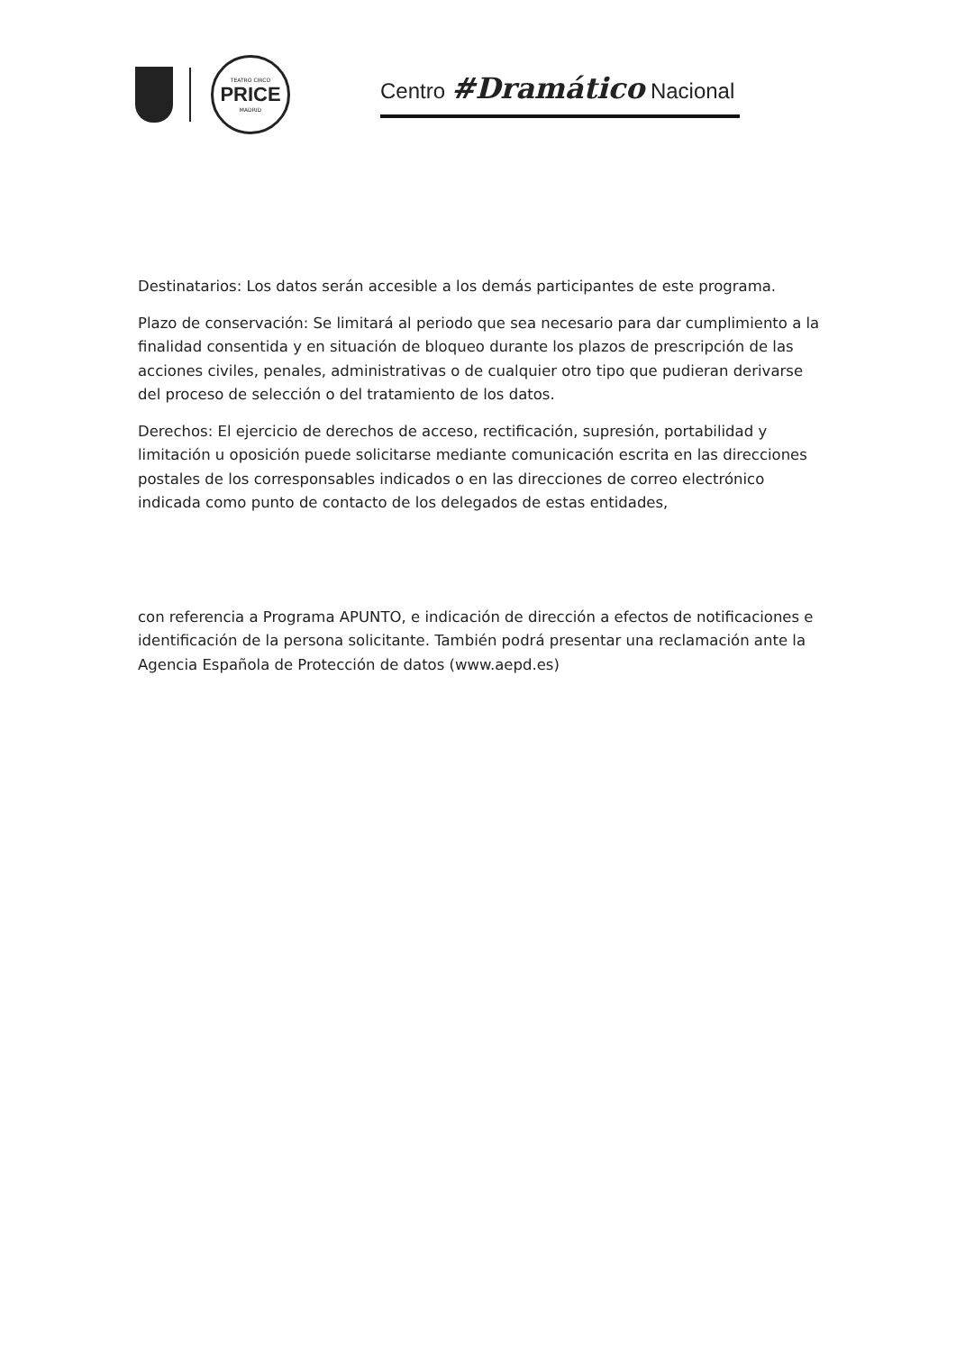TEATRO CIRCO
PRICE
MADRID
Centro #Dramático Nacional
Destinatarios: Los datos serán accesible a los demás participantes de este programa.
Plazo de conservación: Se limitará al periodo que sea necesario para dar cumplimiento a la finalidad consentida y en situación de bloqueo durante los plazos de prescripción de las acciones civiles, penales, administrativas o de cualquier otro tipo que pudieran derivarse del proceso de selección o del tratamiento de los datos.
Derechos: El ejercicio de derechos de acceso, rectificación, supresión, portabilidad y limitación u oposición puede solicitarse mediante comunicación escrita en las direcciones postales de los corresponsables indicados o en las direcciones de correo electrónico indicada como punto de contacto de los delegados de estas entidades,
con referencia a Programa APUNTO, e indicación de dirección a efectos de notificaciones e identificación de la persona solicitante. También podrá presentar una reclamación ante la Agencia Española de Protección de datos (www.aepd.es)